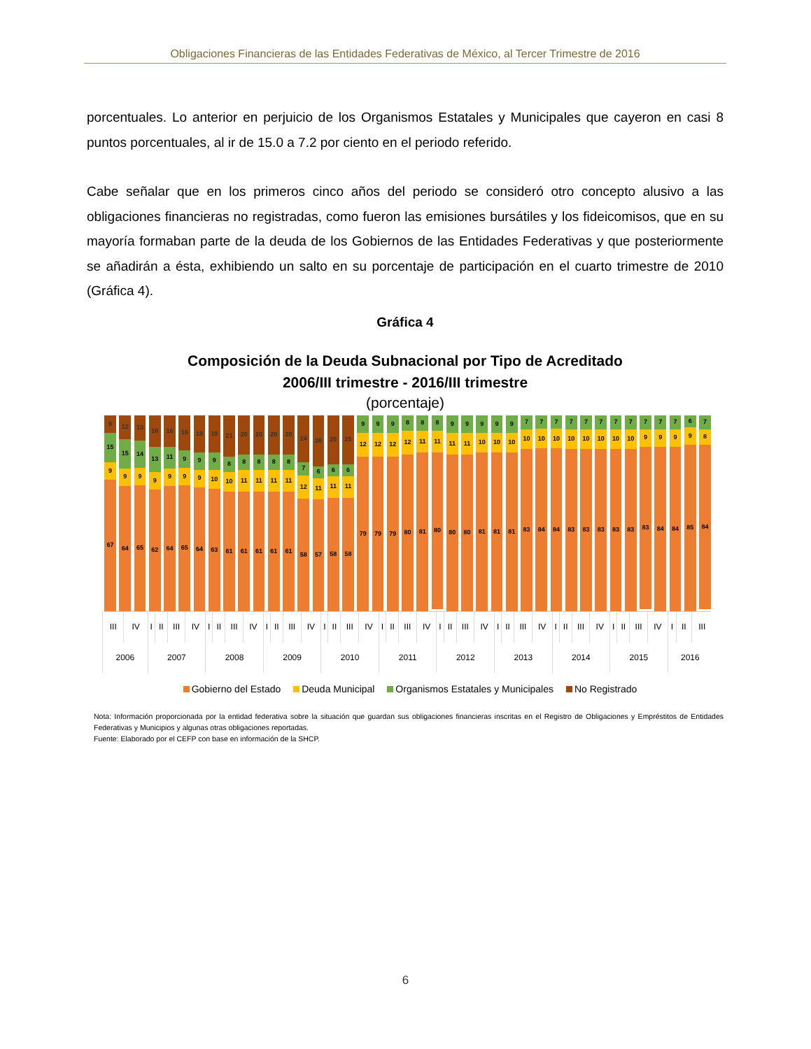Obligaciones Financieras de las Entidades Federativas de México, al Tercer Trimestre de 2016
porcentuales. Lo anterior en perjuicio de los Organismos Estatales y Municipales que cayeron en casi 8 puntos porcentuales, al ir de 15.0 a 7.2 por ciento en el periodo referido.
Cabe señalar que en los primeros cinco años del periodo se consideró otro concepto alusivo a las obligaciones financieras no registradas, como fueron las emisiones bursátiles y los fideicomisos, que en su mayoría formaban parte de la deuda de los Gobiernos de las Entidades Federativas y que posteriormente se añadirán a ésta, exhibiendo un salto en su porcentaje de participación en el cuarto trimestre de 2010 (Gráfica 4).
Gráfica 4
Composición de la Deuda Subnacional por Tipo de Acreditado
2006/III trimestre - 2016/III trimestre
(porcentaje)
9
15
9
67
12
15
9
64
13
14
9
65
16
13
9
62
16
11
9
64
18
9
9
65
19
9
9
64
19
9
10
63
21
8
10
61
20
8
11
61
20
8
11
61
20
8
11
61
20
8
11
61
24
7
12
58
26
6
11
57
25
6
11
58
25
6
11
58
9
12
79
9
12
79
9
12
79
8
12
80
8
11
81
8
11
80
9
11
80
9
11
80
9
10
81
9
10
81
9
10
81
7
10
83
7
10
84
7
10
84
7
10
83
7
10
83
7
10
83
7
10
83
7
10
83
7
9
83
7
9
84
7
9
84
6
9
85
7
8
84
| III | IV | I | II | III | IV | I | II | III | IV | I | II | III | IV | I | II | III | IV | I | II | III | IV | I | II | III | IV | I | II | III | IV | I | II | III | IV | I | II | III | IV | I | II | III |
| 2006 | | 2007 | | | | 2008 | | | | 2009 | | | | 2010 | | | | 2011 | | | | 2012 | | | | 2013 | | | | 2014 | | | | 2015 | | | | 2016 | | |
Gobierno del Estado Deuda Municipal Organismos Estatales y Municipales No Registrado
Nota: Información proporcionada por la entidad federativa sobre la situación que guardan sus obligaciones financieras inscritas en el Registro de Obligaciones y Empréstitos de Entidades Federativas y Municipios y algunas otras obligaciones reportadas.
Fuente: Elaborado por el CEFP con base en información de la SHCP.
6